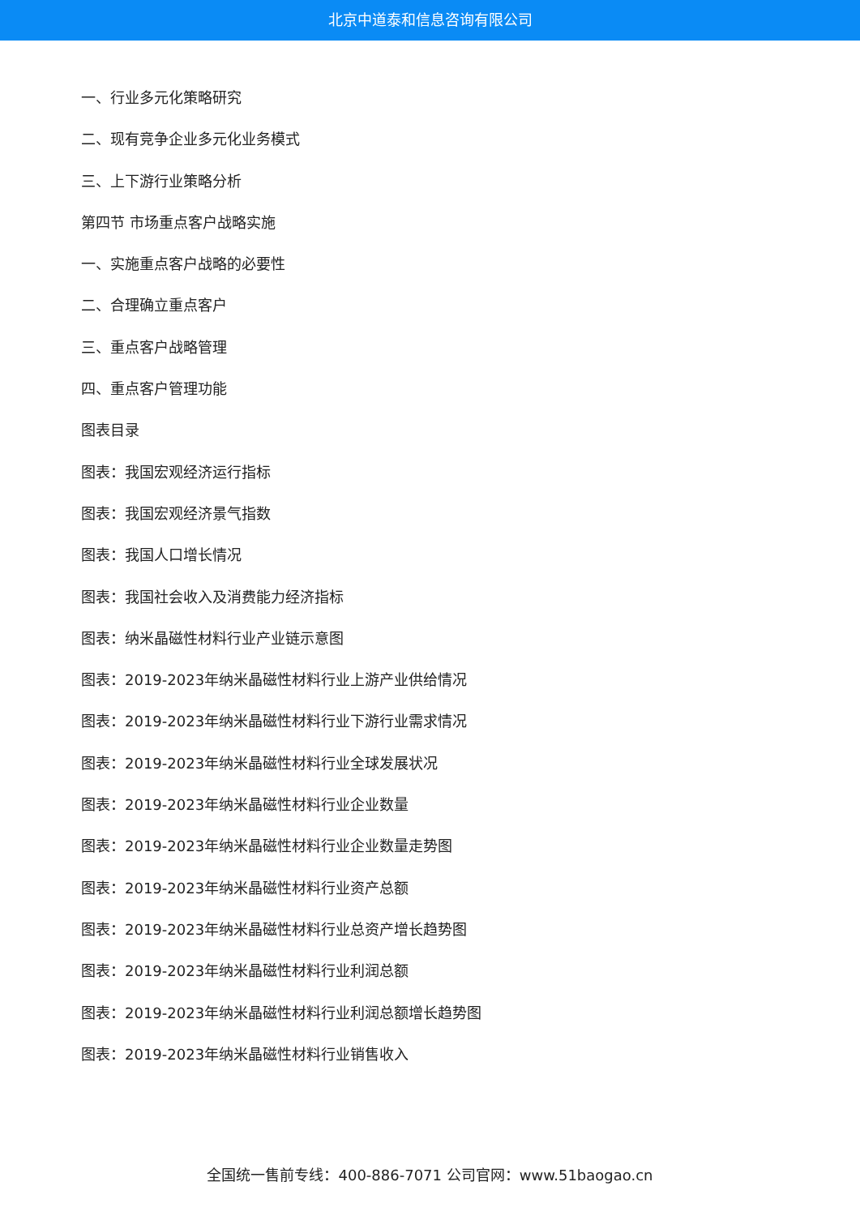北京中道泰和信息咨询有限公司
一、行业多元化策略研究
二、现有竞争企业多元化业务模式
三、上下游行业策略分析
第四节 市场重点客户战略实施
一、实施重点客户战略的必要性
二、合理确立重点客户
三、重点客户战略管理
四、重点客户管理功能
图表目录
图表：我国宏观经济运行指标
图表：我国宏观经济景气指数
图表：我国人口增长情况
图表：我国社会收入及消费能力经济指标
图表：纳米晶磁性材料行业产业链示意图
图表：2019-2023年纳米晶磁性材料行业上游产业供给情况
图表：2019-2023年纳米晶磁性材料行业下游行业需求情况
图表：2019-2023年纳米晶磁性材料行业全球发展状况
图表：2019-2023年纳米晶磁性材料行业企业数量
图表：2019-2023年纳米晶磁性材料行业企业数量走势图
图表：2019-2023年纳米晶磁性材料行业资产总额
图表：2019-2023年纳米晶磁性材料行业总资产增长趋势图
图表：2019-2023年纳米晶磁性材料行业利润总额
图表：2019-2023年纳米晶磁性材料行业利润总额增长趋势图
图表：2019-2023年纳米晶磁性材料行业销售收入
全国统一售前专线：400-886-7071 公司官网：www.51baogao.cn